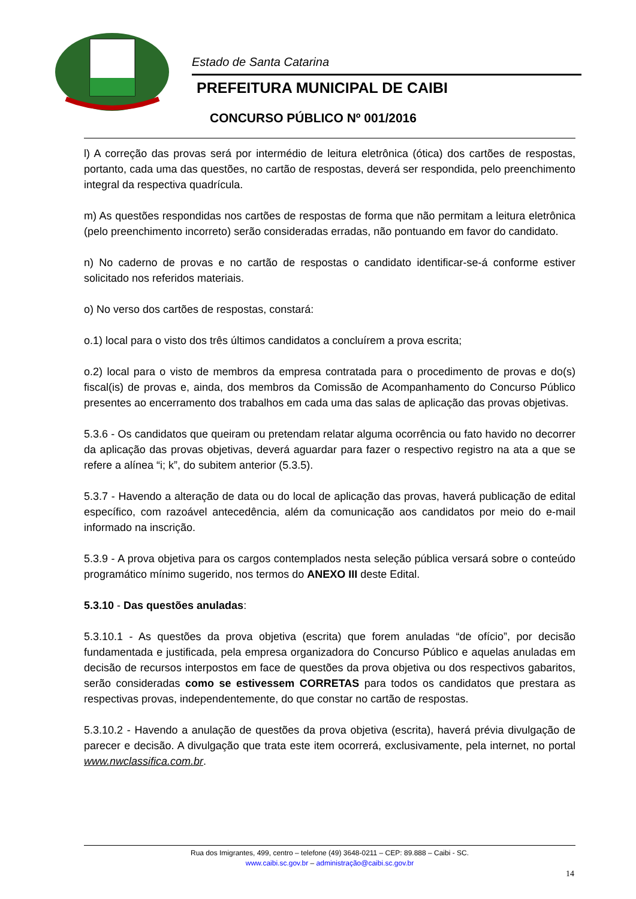Estado de Santa Catarina
PREFEITURA MUNICIPAL DE CAIBI
CONCURSO PÚBLICO Nº 001/2016
l) A correção das provas será por intermédio de leitura eletrônica (ótica) dos cartões de respostas, portanto, cada uma das questões, no cartão de respostas, deverá ser respondida, pelo preenchimento integral da respectiva quadrícula.
m) As questões respondidas nos cartões de respostas de forma que não permitam a leitura eletrônica (pelo preenchimento incorreto) serão consideradas erradas, não pontuando em favor do candidato.
n) No caderno de provas e no cartão de respostas o candidato identificar-se-á conforme estiver solicitado nos referidos materiais.
o) No verso dos cartões de respostas, constará:
o.1) local para o visto dos três últimos candidatos a concluírem a prova escrita;
o.2) local para o visto de membros da empresa contratada para o procedimento de provas e do(s) fiscal(is) de provas e, ainda, dos membros da Comissão de Acompanhamento do Concurso Público presentes ao encerramento dos trabalhos em cada uma das salas de aplicação das provas objetivas.
5.3.6 - Os candidatos que queiram ou pretendam relatar alguma ocorrência ou fato havido no decorrer da aplicação das provas objetivas, deverá aguardar para fazer o respectivo registro na ata a que se refere a alínea “i; k”, do subitem anterior (5.3.5).
5.3.7 - Havendo a alteração de data ou do local de aplicação das provas, haverá publicação de edital específico, com razoável antecedência, além da comunicação aos candidatos por meio do e-mail informado na inscrição.
5.3.9 - A prova objetiva para os cargos contemplados nesta seleção pública versará sobre o conteúdo programático mínimo sugerido, nos termos do ANEXO III deste Edital.
5.3.10 - Das questões anuladas:
5.3.10.1 - As questões da prova objetiva (escrita) que forem anuladas “de ofício”, por decisão fundamentada e justificada, pela empresa organizadora do Concurso Público e aquelas anuladas em decisão de recursos interpostos em face de questões da prova objetiva ou dos respectivos gabaritos, serão consideradas como se estivessem CORRETAS para todos os candidatos que prestara as respectivas provas, independentemente, do que constar no cartão de respostas.
5.3.10.2 - Havendo a anulação de questões da prova objetiva (escrita), haverá prévia divulgação de parecer e decisão. A divulgação que trata este item ocorrerá, exclusivamente, pela internet, no portal www.nwclassifica.com.br.
Rua dos Imigrantes, 499, centro – telefone (49) 3648-0211 – CEP: 89.888 – Caibi - SC.
www.caibi.sc.gov.br – administração@caibi.sc.gov.br
14